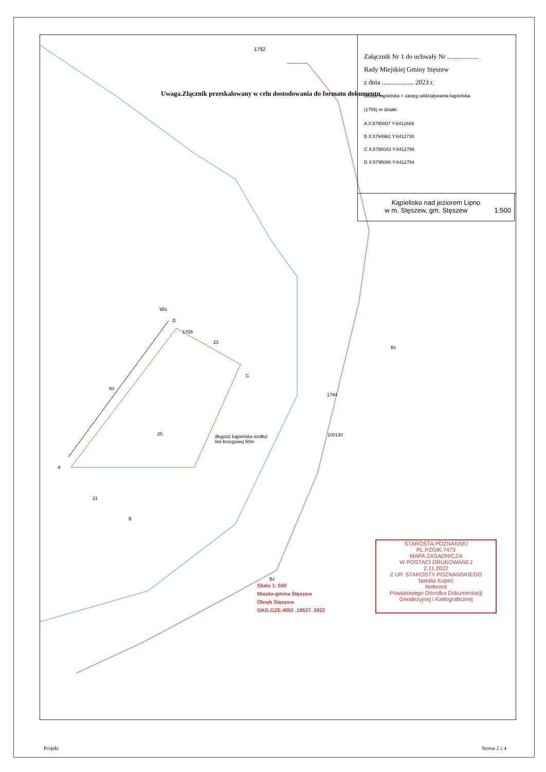Załącznik Nr 1 do uchwały Nr ...................
Rady Miejskiej Gminy Stęszew
z dnia ................... 2023 r.
obszar kąpieliska = zasięg oddziaływania kąpieliska
(1755) nr działki
A X:5795007 Y:6412689
B X:5794962 Y:6412730
C X:5795043 Y:6412796
D X:5795080 Y:6412754
Kąpielisko nad jeziorem Lipno
w m. Stęszew, gm. Stęszew 1:500
Uwaga.Złącznik przeskalowany w celu dostodowania do formatu dokumentu.
1792
Ws
D
1755
23
C
50
25
długość kąpieliska wzdłuż
linii brzegowej 50m
A
21
B
Bz
1794
100130
Bz
Skala 1: 500
Miasto-gmina Stęszew
Obręb Stęszew
GKG.GZE.4002 .19537. 2022
STAROSTA POZNAŃSKI
PL.PZGiK.7473
MAPA ZASADNICZA
W POSTACI DRUKOWANEJ
2.11.2022
Z UP. STAROSTY POZNAŃSKIEGO
Natalia Kopeć
Referent
Powiatowego Ośrodka Dokumentacji
Geodezyjnej i Kartograficznej
Projekt Strona 2 z 4